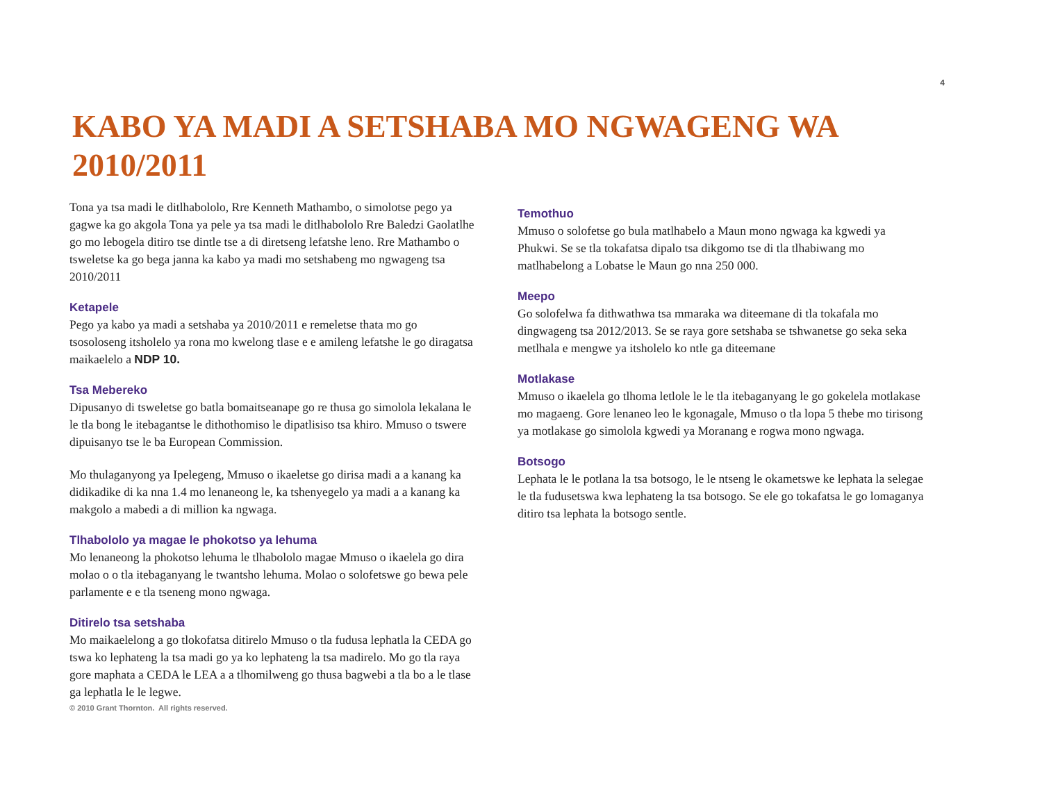4
KABO YA MADI A SETSHABA MO NGWAGENG WA 2010/2011
Tona ya tsa madi le ditlhabololo, Rre Kenneth Mathambo, o simolotse pego ya gagwe ka go akgola Tona ya pele ya tsa madi le ditlhabololo Rre Baledzi Gaolatlhe go mo lebogela ditiro tse dintle tse a di diretseng lefatshe leno. Rre Mathambo o tsweletse ka go bega janna ka kabo ya madi mo setshabeng mo ngwageng tsa 2010/2011
Ketapele
Pego ya kabo ya madi a setshaba ya 2010/2011 e remeletse thata mo go tsosoloseng itsholelo ya rona mo kwelong tlase e e amileng lefatshe le go diragatsa maikaelelo a NDP 10.
Tsa Mebereko
Dipusanyo di tsweletse go batla bomaitseanape go re thusa go simolola lekalana le le tla bong le itebagantse le dithothomiso le dipatlisiso tsa khiro. Mmuso o tswere dipuisanyo tse le ba European Commission.
Mo thulaganyong ya Ipelegeng, Mmuso o ikaeletse go dirisa madi a a kanang ka didikadike di ka nna 1.4 mo lenaneong le, ka tshenyegelo ya madi a a kanang ka makgolo a mabedi a di million ka ngwaga.
Tlhabololo ya magae le phokotso ya lehuma
Mo lenaneong la phokotso lehuma le tlhabololo magae Mmuso o ikaelela go dira molao o o tla itebaganyang le twantsho lehuma. Molao o solofetswe go bewa pele parlamente e e tla tseneng mono ngwaga.
Ditirelo tsa setshaba
Mo maikaelelong a go tlokofatsa ditirelo Mmuso o tla fudusa lephatla la CEDA go tswa ko lephateng la tsa madi go ya ko lephateng la tsa madirelo. Mo go tla raya gore maphata a CEDA le LEA a a tlhomilweng go thusa bagwebi a tla bo a le tlase ga lephatla le le legwe.
© 2010 Grant Thornton. All rights reserved.
Temothuo
Mmuso o solofetse go bula matlhabelo a Maun mono ngwaga ka kgwedi ya Phukwi. Se se tla tokafatsa dipalo tsa dikgomo tse di tla tlhabiwang mo matlhabelong a Lobatse le Maun go nna 250 000.
Meepo
Go solofelwa fa dithwathwa tsa mmaraka wa diteemane di tla tokafala mo dingwageng tsa 2012/2013. Se se raya gore setshaba se tshwanetse go seka seka metlhala e mengwe ya itsholelo ko ntle ga diteemane
Motlakase
Mmuso o ikaelela go tlhoma letlole le le tla itebaganyang le go gokelela motlakase mo magaeng. Gore lenaneo leo le kgonagale, Mmuso o tla lopa 5 thebe mo tirisong ya motlakase go simolola kgwedi ya Moranang e rogwa mono ngwaga.
Botsogo
Lephata le le potlana la tsa botsogo, le le ntseng le okametswe ke lephata la selegae le tla fudusetswa kwa lephateng la tsa botsogo. Se ele go tokafatsa le go lomaganya ditiro tsa lephata la botsogo sentle.